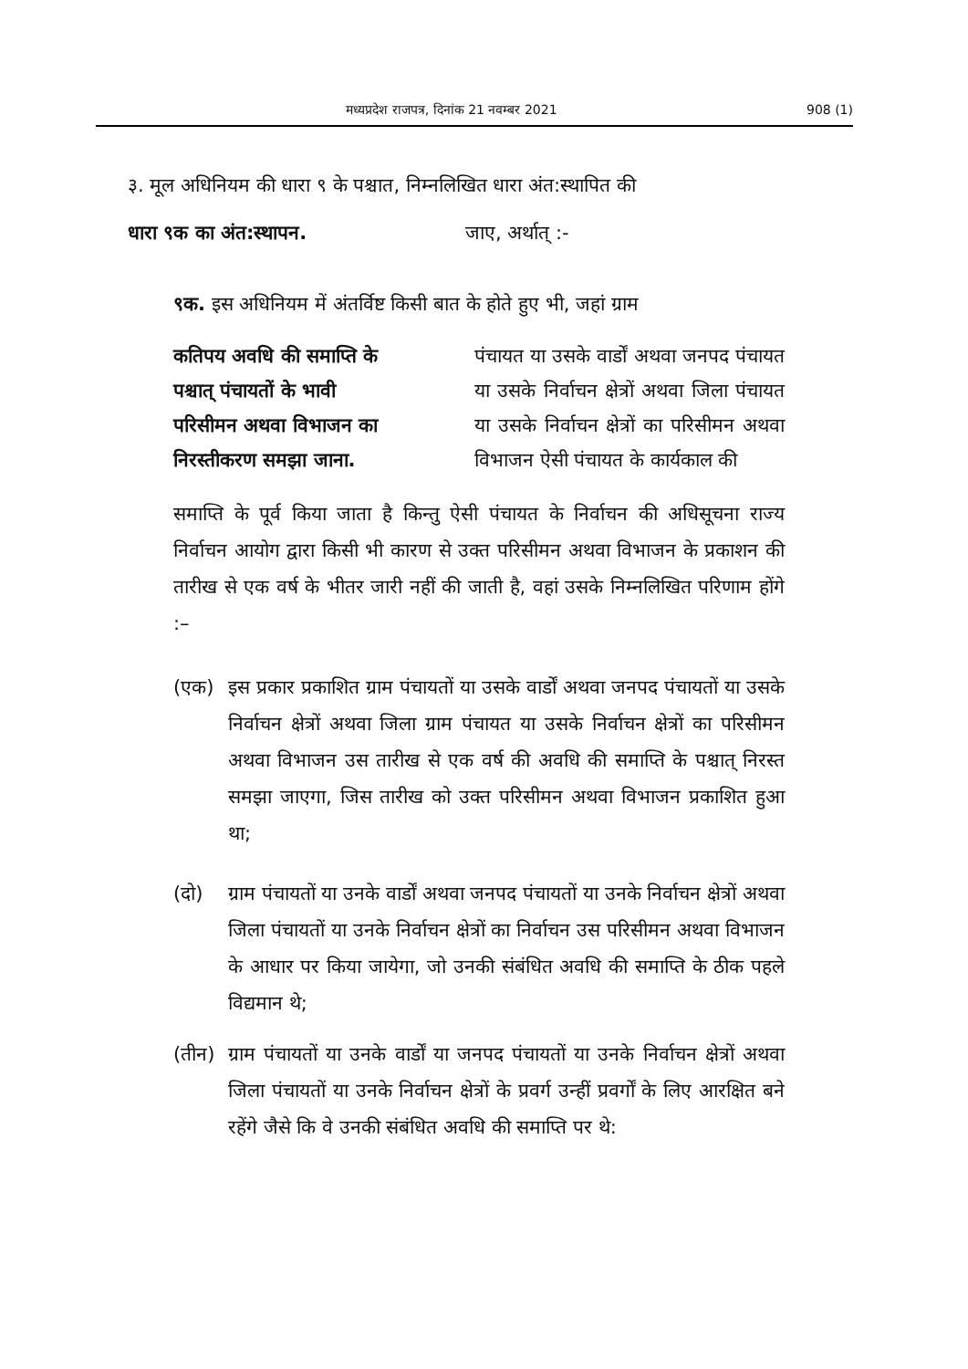मध्यप्रदेश राजपत्र, दिनांक 21 नवम्बर 2021 908 (1)
३. मूल अधिनियम की धारा ९ के पश्चात, निम्नलिखित धारा अंत:स्थापित की
धारा ९क का अंत:स्थापन. जाए, अर्थात् :-
९क. इस अधिनियम में अंतर्विष्ट किसी बात के होते हुए भी, जहां ग्राम
कतिपय अवधि की समाप्ति के पश्चात् पंचायतों के भावी परिसीमन अथवा विभाजन का निरस्तीकरण समझा जाना.
पंचायत या उसके वार्डों अथवा जनपद पंचायत या उसके निर्वाचन क्षेत्रों अथवा जिला पंचायत या उसके निर्वाचन क्षेत्रों का परिसीमन अथवा विभाजन ऐसी पंचायत के कार्यकाल की
समाप्ति के पूर्व किया जाता है किन्तु ऐसी पंचायत के निर्वाचन की अधिसूचना राज्य निर्वाचन आयोग द्वारा किसी भी कारण से उक्त परिसीमन अथवा विभाजन के प्रकाशन की तारीख से एक वर्ष के भीतर जारी नहीं की जाती है, वहां उसके निम्नलिखित परिणाम होंगे :–
(एक) इस प्रकार प्रकाशित ग्राम पंचायतों या उसके वार्डों अथवा जनपद पंचायतों या उसके निर्वाचन क्षेत्रों अथवा जिला ग्राम पंचायत या उसके निर्वाचन क्षेत्रों का परिसीमन अथवा विभाजन उस तारीख से एक वर्ष की अवधि की समाप्ति के पश्चात् निरस्त समझा जाएगा, जिस तारीख को उक्त परिसीमन अथवा विभाजन प्रकाशित हुआ था;
(दो) ग्राम पंचायतों या उनके वार्डों अथवा जनपद पंचायतों या उनके निर्वाचन क्षेत्रों अथवा जिला पंचायतों या उनके निर्वाचन क्षेत्रों का निर्वाचन उस परिसीमन अथवा विभाजन के आधार पर किया जायेगा, जो उनकी संबंधित अवधि की समाप्ति के ठीक पहले विद्यमान थे;
(तीन) ग्राम पंचायतों या उनके वार्डों या जनपद पंचायतों या उनके निर्वाचन क्षेत्रों अथवा जिला पंचायतों या उनके निर्वाचन क्षेत्रों के प्रवर्ग उन्हीं प्रवर्गों के लिए आरक्षित बने रहेंगे जैसे कि वे उनकी संबंधित अवधि की समाप्ति पर थे: